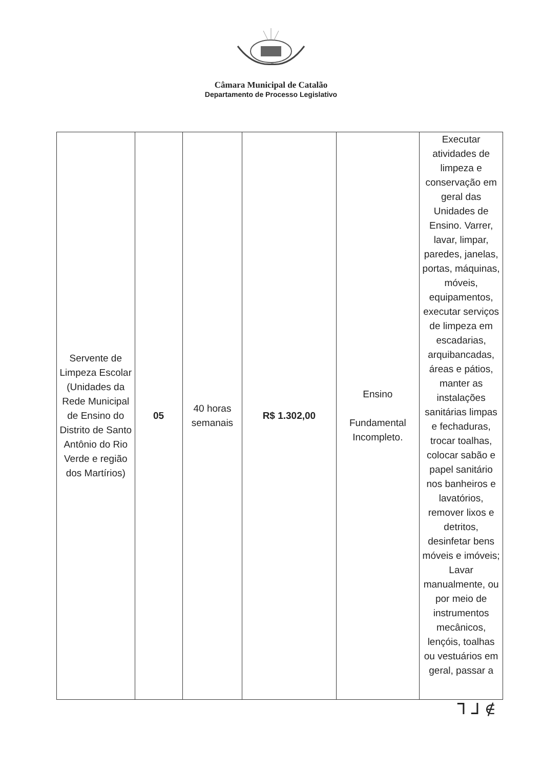Câmara Municipal de Catalão
Departamento de Processo Legislativo
| Servente de Limpeza Escolar (Unidades da Rede Municipal de Ensino do Distrito de Santo Antônio do Rio Verde e região dos Martírios) | 05 | 40 horas semanais | R$ 1.302,00 | Ensino Fundamental Incompleto. | Executar atividades de limpeza e conservação em geral das Unidades de Ensino. Varrer, lavar, limpar, paredes, janelas, portas, máquinas, móveis, equipamentos, executar serviços de limpeza em escadarias, arquibancadas, áreas e pátios, manter as instalações sanitárias limpas e fechaduras, trocar toalhas, colocar sabão e papel sanitário nos banheiros e lavatórios, remover lixos e detritos, desinfetar bens móveis e imóveis; Lavar manualmente, ou por meio de instrumentos mecânicos, lençóis, toalhas ou vestuários em geral, passar a |
ᒣ ᒧ ∉